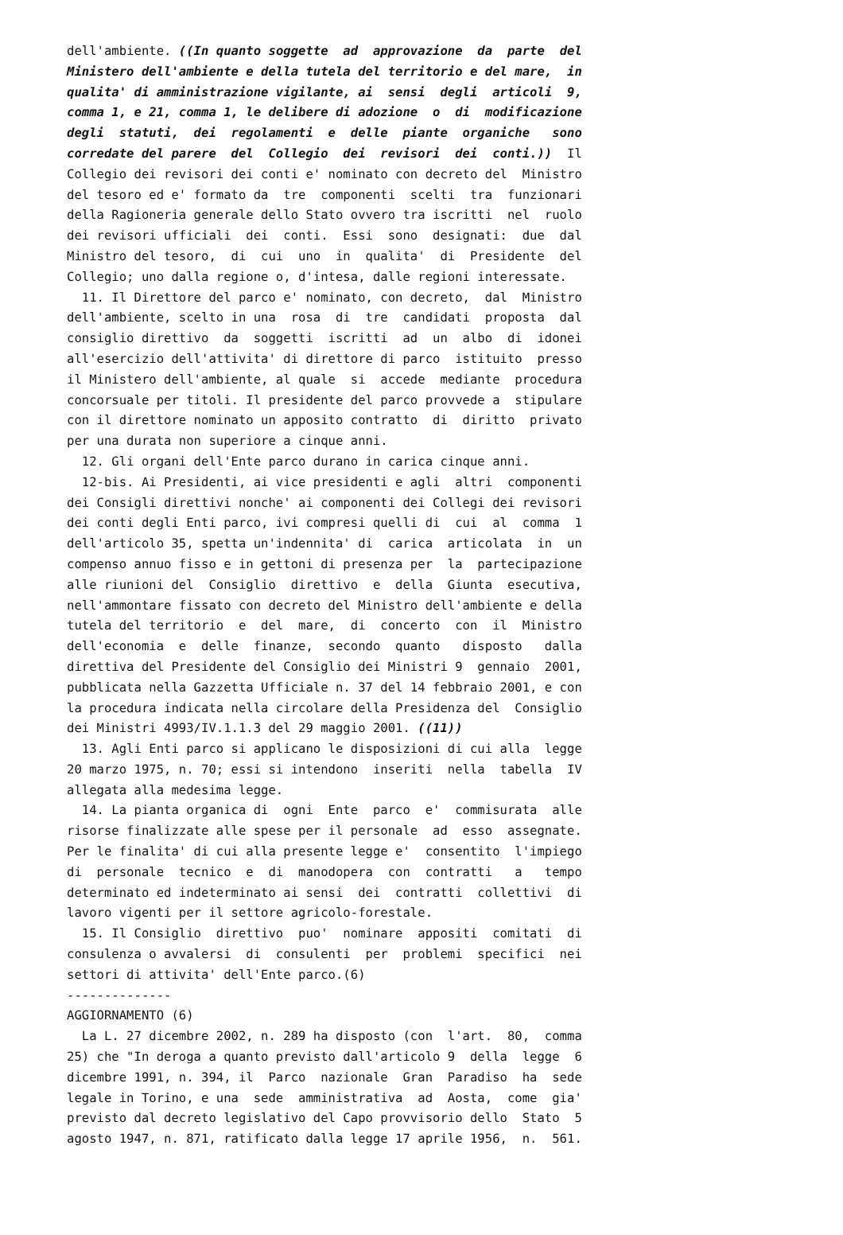dell'ambiente. ((In quanto soggette ad approvazione da parte del
Ministero dell'ambiente e della tutela del territorio e del mare, in
qualita' di amministrazione vigilante, ai sensi degli articoli 9,
comma 1, e 21, comma 1, le delibere di adozione o di modificazione
degli statuti, dei regolamenti e delle piante organiche sono
corredate del parere del Collegio dei revisori dei conti.)) Il
Collegio dei revisori dei conti e' nominato con decreto del Ministro
del tesoro ed e' formato da tre componenti scelti tra funzionari
della Ragioneria generale dello Stato ovvero tra iscritti nel ruolo
dei revisori ufficiali dei conti. Essi sono designati: due dal
Ministro del tesoro, di cui uno in qualita' di Presidente del
Collegio; uno dalla regione o, d'intesa, dalle regioni interessate.
11. Il Direttore del parco e' nominato, con decreto, dal Ministro
dell'ambiente, scelto in una rosa di tre candidati proposta dal
consiglio direttivo da soggetti iscritti ad un albo di idonei
all'esercizio dell'attivita' di direttore di parco istituito presso
il Ministero dell'ambiente, al quale si accede mediante procedura
concorsuale per titoli. Il presidente del parco provvede a stipulare
con il direttore nominato un apposito contratto di diritto privato
per una durata non superiore a cinque anni.
12. Gli organi dell'Ente parco durano in carica cinque anni.
12-bis. Ai Presidenti, ai vice presidenti e agli altri componenti
dei Consigli direttivi nonche' ai componenti dei Collegi dei revisori
dei conti degli Enti parco, ivi compresi quelli di cui al comma 1
dell'articolo 35, spetta un'indennita' di carica articolata in un
compenso annuo fisso e in gettoni di presenza per la partecipazione
alle riunioni del Consiglio direttivo e della Giunta esecutiva,
nell'ammontare fissato con decreto del Ministro dell'ambiente e della
tutela del territorio e del mare, di concerto con il Ministro
dell'economia e delle finanze, secondo quanto disposto dalla
direttiva del Presidente del Consiglio dei Ministri 9 gennaio 2001,
pubblicata nella Gazzetta Ufficiale n. 37 del 14 febbraio 2001, e con
la procedura indicata nella circolare della Presidenza del Consiglio
dei Ministri 4993/IV.1.1.3 del 29 maggio 2001. ((11))
13. Agli Enti parco si applicano le disposizioni di cui alla legge
20 marzo 1975, n. 70; essi si intendono inseriti nella tabella IV
allegata alla medesima legge.
14. La pianta organica di ogni Ente parco e' commisurata alle
risorse finalizzate alle spese per il personale ad esso assegnate.
Per le finalita' di cui alla presente legge e' consentito l'impiego
di personale tecnico e di manodopera con contratti a tempo
determinato ed indeterminato ai sensi dei contratti collettivi di
lavoro vigenti per il settore agricolo-forestale.
15. Il Consiglio direttivo puo' nominare appositi comitati di
consulenza o avvalersi di consulenti per problemi specifici nei
settori di attivita' dell'Ente parco.(6)
--------------
AGGIORNAMENTO (6)
La L. 27 dicembre 2002, n. 289 ha disposto (con l'art. 80, comma
25) che "In deroga a quanto previsto dall'articolo 9 della legge 6
dicembre 1991, n. 394, il Parco nazionale Gran Paradiso ha sede
legale in Torino, e una sede amministrativa ad Aosta, come gia'
previsto dal decreto legislativo del Capo provvisorio dello Stato 5
agosto 1947, n. 871, ratificato dalla legge 17 aprile 1956, n. 561.